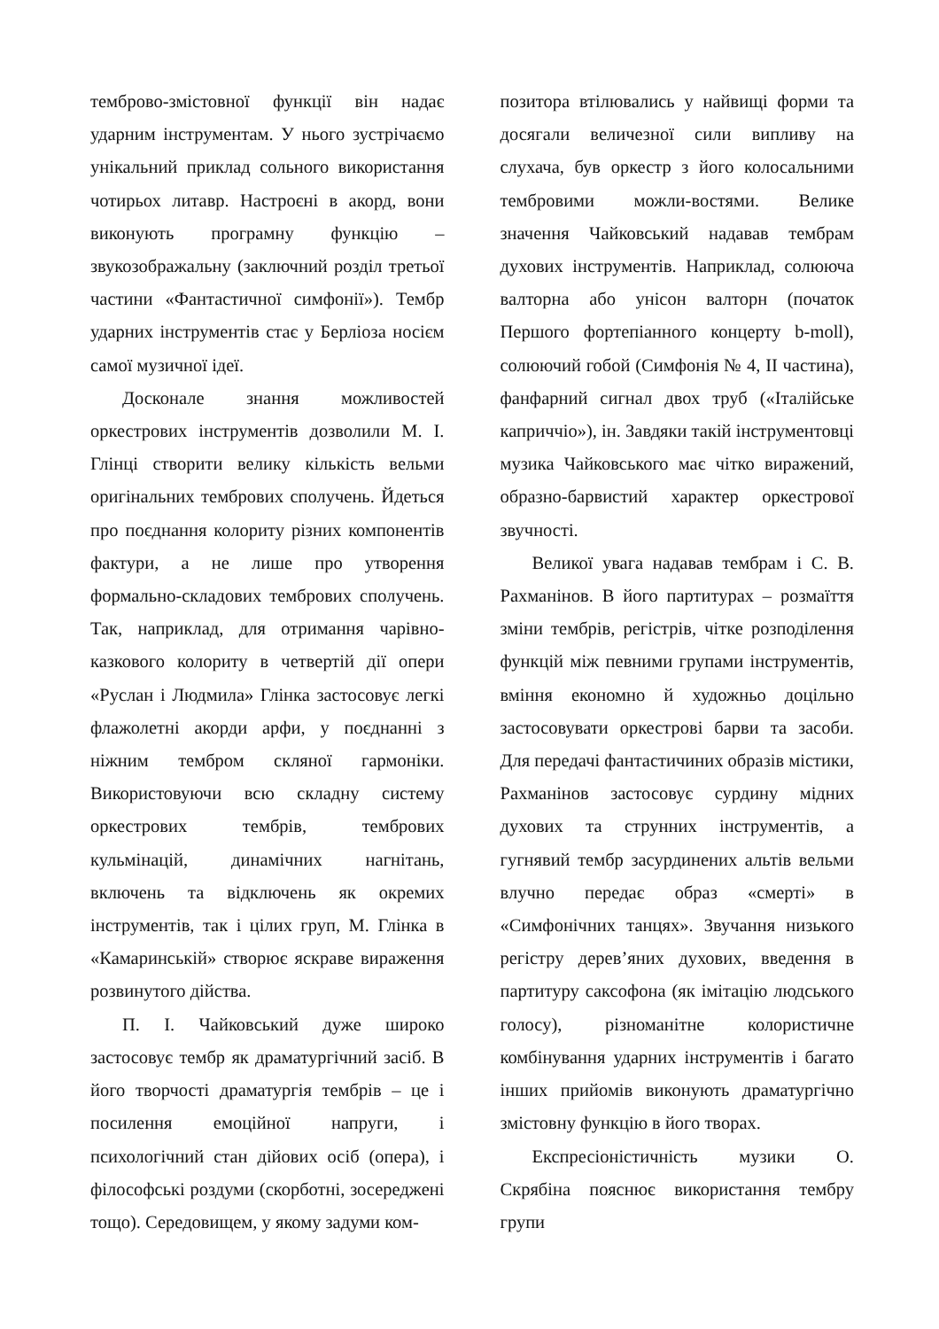темброво-змістовної функції він надає ударним інструментам. У нього зустрічаємо унікальний приклад сольного використання чотирьох литавр. Настроєні в акорд, вони виконують програмну функцію – звукозображальну (заключний розділ третьої частини «Фантастичної симфонії»). Тембр ударних інструментів стає у Берліоза носієм самої музичної ідеї.
Досконале знання можливостей оркестрових інструментів дозволили М. І. Глінці створити велику кількість вельми оригінальних тембрових сполучень. Йдеться про поєднання колориту різних компонентів фактури, а не лише про утворення формально-складових тембрових сполучень. Так, наприклад, для отримання чарівно-казкового колориту в четвертій дії опери «Руслан і Людмила» Глінка застосовує легкі флажолетні акорди арфи, у поєднанні з ніжним тембром скляної гармоніки. Використовуючи всю складну систему оркестрових тембрів, тембрових кульмінацій, динамічних нагнітань, включень та відключень як окремих інструментів, так і цілих груп, М. Глінка в «Камаринській» створює яскраве вираження розвинутого дійства.
П. І. Чайковський дуже широко застосовує тембр як драматургічний засіб. В його творчості драматургія тембрів – це і посилення емоційної напруги, і психологічний стан дійових осіб (опера), і філософські роздуми (скорботні, зосереджені тощо). Середовищем, у якому задуми ком-
позитора втілювались у найвищі форми та досягали величезної сили випливу на слухача, був оркестр з його колосальними тембровими можли-востями. Велике значення Чайковський надавав тембрам духових інструментів. Наприклад, солююча валторна або унісон валторн (початок Першого фортепіанного концерту b-moll), солюючий гобой (Симфонія № 4, II частина), фанфарний сигнал двох труб («Італійське каприччіо»), ін. Завдяки такій інструментовці музика Чайковського має чітко виражений, образно-барвистий характер оркестрової звучності.
Великої увага надавав тембрам і С. В. Рахманінов. В його партитурах – розмаїття зміни тембрів, регістрів, чітке розподілення функцій між певними групами інструментів, вміння економно й художньо доцільно застосовувати оркестрові барви та засоби. Для передачі фантастичиних образів містики, Рахманінов застосовує сурдину мідних духових та струнних інструментів, а гугнявий тембр засурдинених альтів вельми влучно передає образ «смерті» в «Симфонічних танцях». Звучання низького регістру дерев’яних духових, введення в партитуру саксофона (як імітацію людського голосу), різноманітне колористичне комбінування ударних інструментів і багато інших прийомів виконують драматургічно змістовну функцію в його творах.
Експресіоністичність музики О. Скрябіна пояснює використання тембру групи